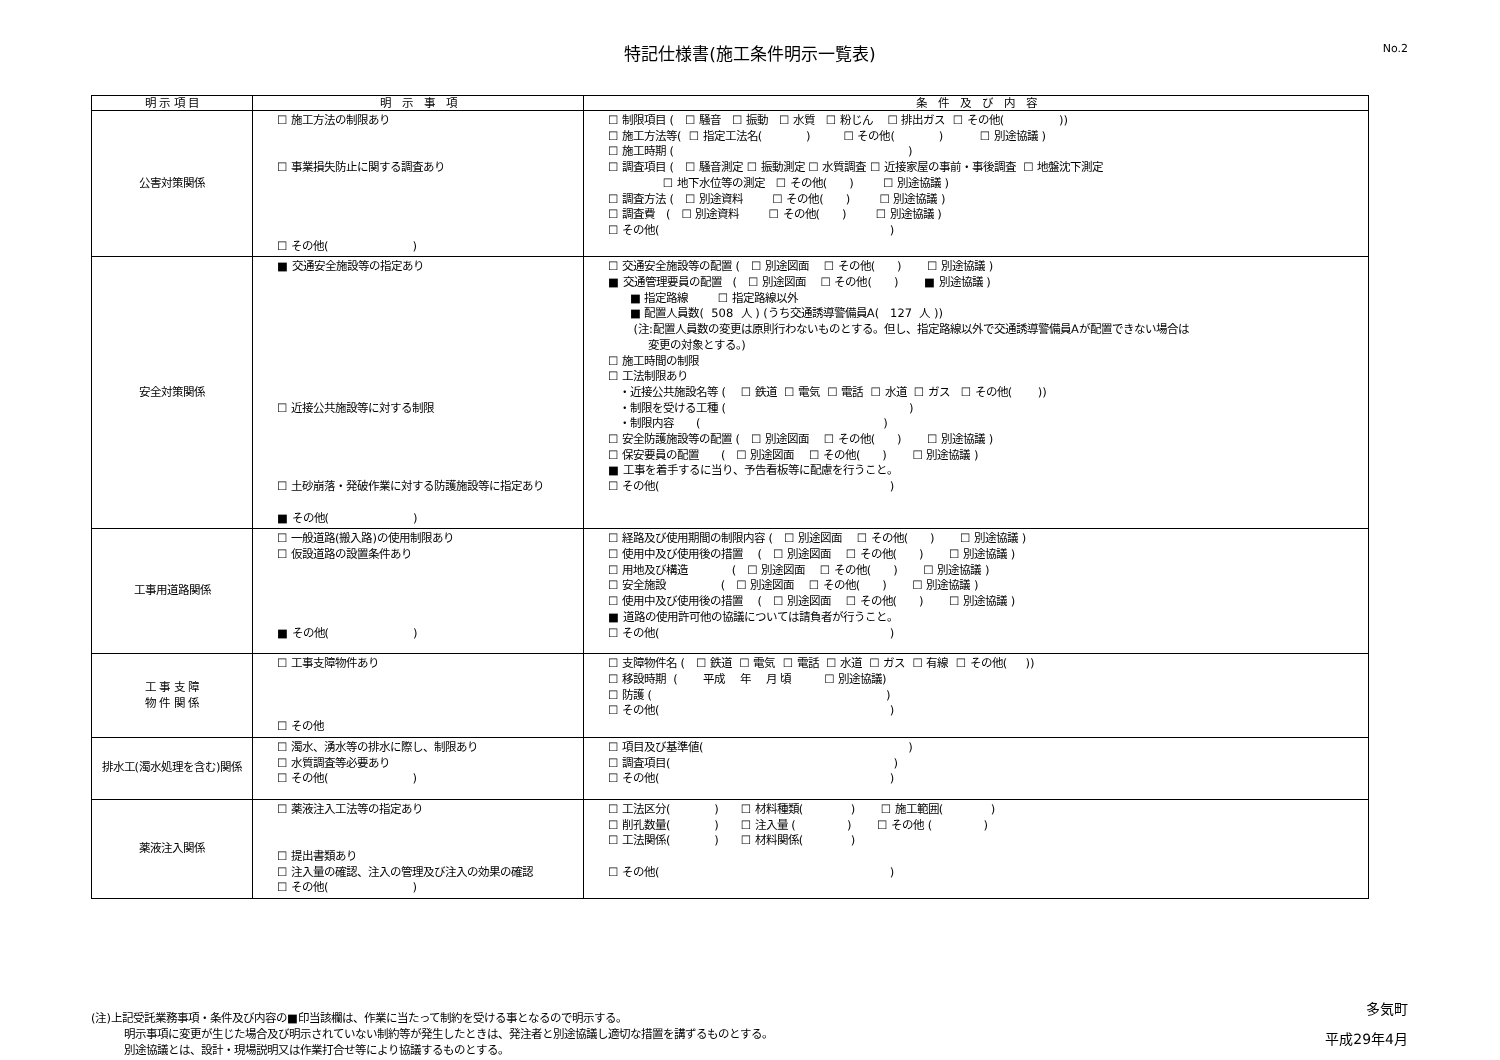特記仕様書(施工条件明示一覧表)
No.2
| 明 示 項 目 | 明 示 事 項 | 条 件 及 び 内 容 |
| --- | --- | --- |
| 公害対策関係 | ☐ 施工方法の制限あり ☐ 事業損失防止に関する調査あり ☐ その他( ) | ☐ 制限項目 ( ☐ 騒音 ☐ 振動 ☐ 水質 ☐ 粉じん ☐ 排出ガス ☐ その他( )) ☐ 施工方法等( ☐ 指定工法名( ) ☐ その他( ) ☐ 別途協議 ) ☐ 施工時期 ( ) ☐ 調査項目 ( ☐ 騒音測定 ☐ 振動測定 ☐ 水質調査 ☐ 近接家屋の事前・事後調査 ☐ 地盤沈下測定 ☐ 地下水位等の測定 ☐ その他( ) ☐ 別途協議 ) ☐ 調査方法 ( ☐ 別途資料 ☐ その他( ) ☐ 別途協議 ) ☐ 調査費 ( ☐ 別途資料 ☐ その他( ) ☐ 別途協議 ) ☐ その他( ) |
| 安全対策関係 | ■ 交通安全施設等の指定あり ☐ 近接公共施設等に対する制限 ☐ 土砂崩落・発破作業に対する防護施設等に指定あり ■ その他( ) | ☐ 交通安全施設等の配置 ( ☐ 別途図面 ☐ その他( ) ☐ 別途協議 ) ■ 交通管理要員の配置 ( ☐ 別途図面 ☐ その他( ) ■ 別途協議 ) ■ 指定路線 ☐ 指定路線以外 ■ 配置人員数( 508 人 ) (うち交通誘導警備員A( 127 人 )) (注:配置人員数の変更は原則行わないものとする。但し、指定路線以外で交通誘導警備員Aが配置できない場合は 変更の対象とする。) ☐ 施工時間の制限 ☐ 工法制限あり ・近接公共施設名等 ( ☐ 鉄道 ☐ 電気 ☐ 電話 ☐ 水道 ☐ ガス ☐ その他( )) ・制限を受ける工種 ( ) ・制限内容 ( ) ☐ 安全防護施設等の配置 ( ☐ 別途図面 ☐ その他( ) ☐ 別途協議 ) ☐ 保安要員の配置 ( ☐ 別途図面 ☐ その他( ) ☐ 別途協議 ) ■ 工事を着手するに当り、予告看板等に配慮を行うこと。 ☐ その他( ) |
| 工事用道路関係 | ☐ 一般道路(搬入路)の使用制限あり ☐ 仮設道路の設置条件あり ■ その他( ) | ☐ 経路及び使用期間の制限内容 ( ☐ 別途図面 ☐ その他( ) ☐ 別途協議 ) ☐ 使用中及び使用後の措置 ( ☐ 別途図面 ☐ その他( ) ☐ 別途協議 ) ☐ 用地及び構造 ( ☐ 別途図面 ☐ その他( ) ☐ 別途協議 ) ☐ 安全施設 ( ☐ 別途図面 ☐ その他( ) ☐ 別途協議 ) ☐ 使用中及び使用後の措置 ( ☐ 別途図面 ☐ その他( ) ☐ 別途協議 ) ■ 道路の使用許可他の協議については請負者が行うこと。 ☐ その他( ) |
| 工 事 支 障 物 件 関 係 | ☐ 工事支障物件あり ☐ その他 | ☐ 支障物件名 ( ☐ 鉄道 ☐ 電気 ☐ 電話 ☐ 水道 ☐ ガス ☐ 有線 ☐ その他( )) ☐ 移設時期 ( 平成 年 月 頃 ☐ 別途協議) ☐ 防護 ( ) ☐ その他( ) |
| 排水工(濁水処理を含む)関係 | ☐ 濁水、湧水等の排水に際し、制限あり ☐ 水質調査等必要あり ☐ その他( ) | ☐ 項目及び基準値( ) ☐ 調査項目( ) ☐ その他( ) |
| 薬液注入関係 | ☐ 薬液注入工法等の指定あり ☐ 提出書類あり ☐ 注入量の確認、注入の管理及び注入の効果の確認 ☐ その他( ) | ☐ 工法区分( ) ☐ 材料種類( ) ☐ 施工範囲( ) ☐ 削孔数量( ) ☐ 注入量 ( ) ☐ その他 ( ) ☐ 工法関係( ) ☐ 材料関係( ) ☐ その他( ) |
(注)上記受託業務事項・条件及び内容の■印当該欄は、作業に当たって制約を受ける事となるので明示する。
　　　明示事項に変更が生じた場合及び明示されていない制約等が発生したときは、発注者と別途協議し適切な措置を講ずるものとする。
　　　別途協議とは、設計・現場説明又は作業打合せ等により協議するものとする。
多気町
平成29年4月